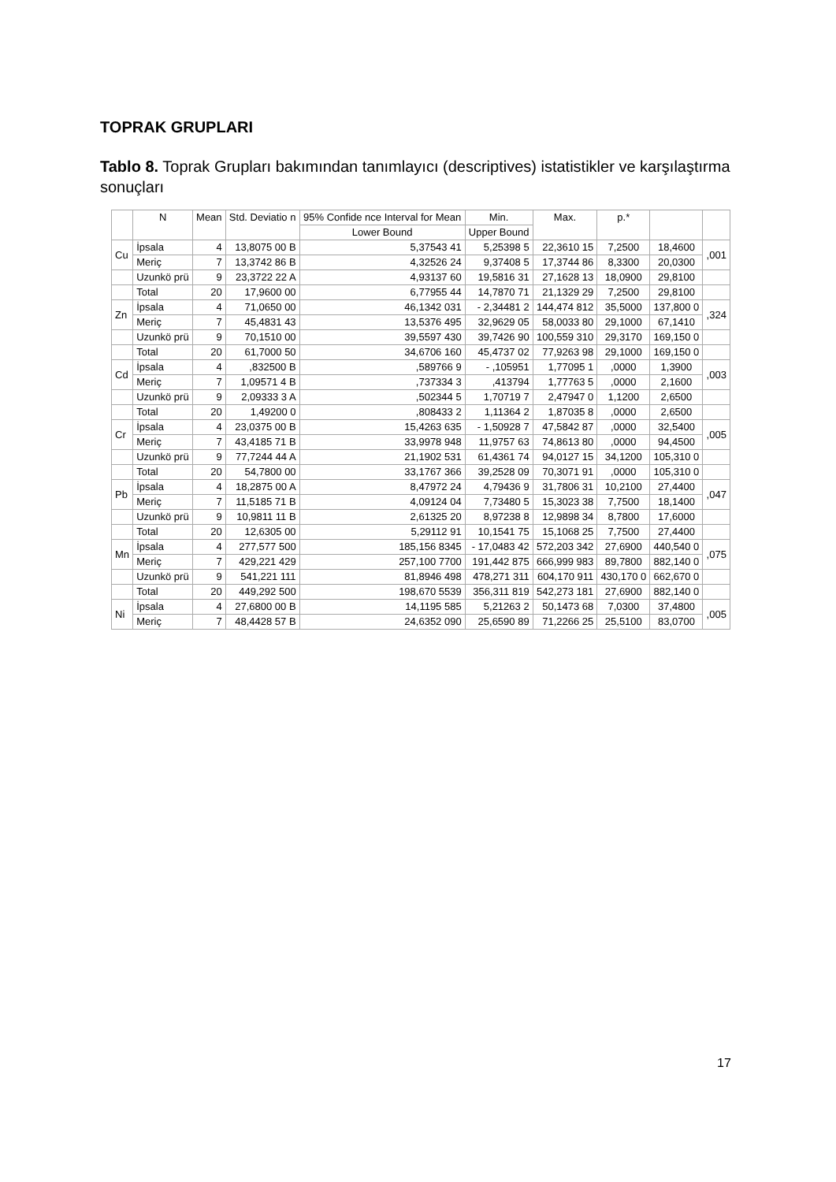TOPRAK GRUPLARI
Tablo 8. Toprak Grupları bakımından tanımlayıcı (descriptives) istatistikler ve karşılaştırma sonuçları
| | N | Mean | Std. Deviatio n | 95% Confide nce Interval for Mean | Min. | Max. | p.* | | |
| --- | --- | --- | --- | --- | --- | --- | --- | --- | --- |
| | | | | Lower Bound | Upper Bound | | | | |
| Cu | İpsala | 4 | 13,8075 00 B | 5,37543 41 | 5,25398 5 | 22,3610 15 | 7,2500 | 18,4600 | ,001 |
| | Meriç | 7 | 13,3742 86 B | 4,32526 24 | 9,37408 5 | 17,3744 86 | 8,3300 | 20,0300 | |
| | Uzunkö prü | 9 | 23,3722 22 A | 4,93137 60 | 19,5816 31 | 27,1628 13 | 18,0900 | 29,8100 | |
| | Total | 20 | 17,9600 00 | 6,77955 44 | 14,7870 71 | 21,1329 29 | 7,2500 | 29,8100 | |
| Zn | İpsala | 4 | 71,0650 00 | 46,1342 031 | - 2,34481 2 | 144,474 812 | 35,5000 | 137,800 0 | ,324 |
| | Meriç | 7 | 45,4831 43 | 13,5376 495 | 32,9629 05 | 58,0033 80 | 29,1000 | 67,1410 | |
| | Uzunkö prü | 9 | 70,1510 00 | 39,5597 430 | 39,7426 90 | 100,559 310 | 29,3170 | 169,150 0 | |
| | Total | 20 | 61,7000 50 | 34,6706 160 | 45,4737 02 | 77,9263 98 | 29,1000 | 169,150 0 | |
| Cd | İpsala | 4 | ,832500 B | ,589766 9 | - ,105951 | 1,77095 1 | ,0000 | 1,3900 | ,003 |
| | Meriç | 7 | 1,09571 4 B | ,737334 3 | ,413794 | 1,77763 5 | ,0000 | 2,1600 | |
| | Uzunkö prü | 9 | 2,09333 3 A | ,502344 5 | 1,70719 7 | 2,47947 0 | 1,1200 | 2,6500 | |
| | Total | 20 | 1,49200 0 | ,808433 2 | 1,11364 2 | 1,87035 8 | ,0000 | 2,6500 | |
| Cr | İpsala | 4 | 23,0375 00 B | 15,4263 635 | - 1,50928 7 | 47,5842 87 | ,0000 | 32,5400 | ,005 |
| | Meriç | 7 | 43,4185 71 B | 33,9978 948 | 11,9757 63 | 74,8613 80 | ,0000 | 94,4500 | |
| | Uzunkö prü | 9 | 77,7244 44 A | 21,1902 531 | 61,4361 74 | 94,0127 15 | 34,1200 | 105,310 0 | |
| | Total | 20 | 54,7800 00 | 33,1767 366 | 39,2528 09 | 70,3071 91 | ,0000 | 105,310 0 | |
| Pb | İpsala | 4 | 18,2875 00 A | 8,47972 24 | 4,79436 9 | 31,7806 31 | 10,2100 | 27,4400 | ,047 |
| | Meriç | 7 | 11,5185 71 B | 4,09124 04 | 7,73480 5 | 15,3023 38 | 7,7500 | 18,1400 | |
| | Uzunkö prü | 9 | 10,9811 11 B | 2,61325 20 | 8,97238 8 | 12,9898 34 | 8,7800 | 17,6000 | |
| | Total | 20 | 12,6305 00 | 5,29112 91 | 10,1541 75 | 15,1068 25 | 7,7500 | 27,4400 | |
| Mn | İpsala | 4 | 277,577 500 | 185,156 8345 | - 17,0483 42 | 572,203 342 | 27,6900 | 440,540 0 | ,075 |
| | Meriç | 7 | 429,221 429 | 257,100 7700 | 191,442 875 | 666,999 983 | 89,7800 | 882,140 0 | |
| | Uzunkö prü | 9 | 541,221 111 | 81,8946 498 | 478,271 311 | 604,170 911 | 430,170 0 | 662,670 0 | |
| | Total | 20 | 449,292 500 | 198,670 5539 | 356,311 819 | 542,273 181 | 27,6900 | 882,140 0 | |
| Ni | İpsala | 4 | 27,6800 00 B | 14,1195 585 | 5,21263 2 | 50,1473 68 | 7,0300 | 37,4800 | ,005 |
| | Meriç | 7 | 48,4428 57 B | 24,6352 090 | 25,6590 89 | 71,2266 25 | 25,5100 | 83,0700 | |
17